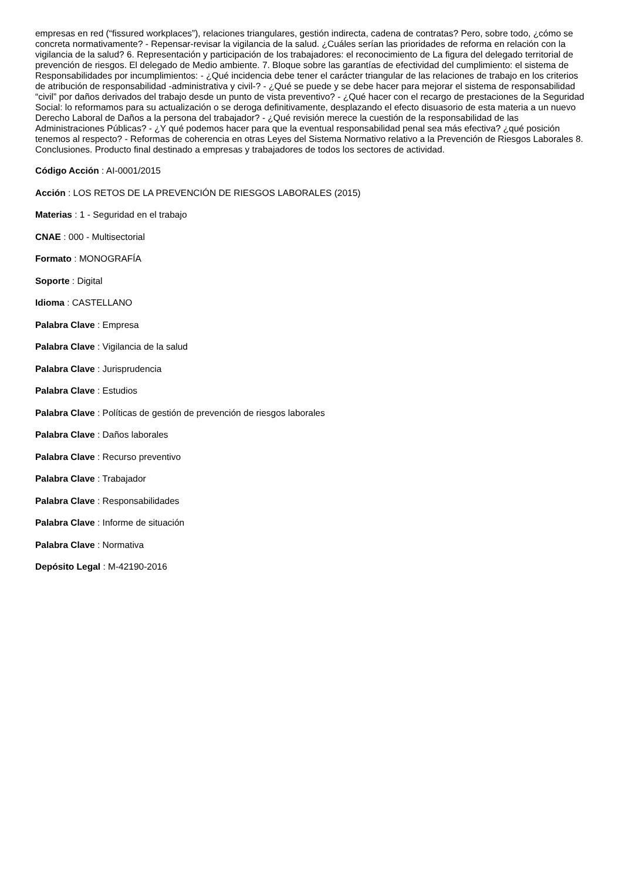empresas en red (“fissured workplaces”), relaciones triangulares, gestión indirecta, cadena de contratas? Pero, sobre todo, ¿cómo se concreta normativamente? - Repensar-revisar la vigilancia de la salud. ¿Cuáles serían las prioridades de reforma en relación con la vigilancia de la salud? 6. Representación y participación de los trabajadores: el reconocimiento de La figura del delegado territorial de prevención de riesgos. El delegado de Medio ambiente. 7. Bloque sobre las garantías de efectividad del cumplimiento: el sistema de Responsabilidades por incumplimientos: - ¿Qué incidencia debe tener el carácter triangular de las relaciones de trabajo en los criterios de atribución de responsabilidad -administrativa y civil-? - ¿Qué se puede y se debe hacer para mejorar el sistema de responsabilidad “civil” por daños derivados del trabajo desde un punto de vista preventivo? - ¿Qué hacer con el recargo de prestaciones de la Seguridad Social: lo reformamos para su actualización o se deroga definitivamente, desplazando el efecto disuasorio de esta materia a un nuevo Derecho Laboral de Daños a la persona del trabajador? - ¿Qué revisión merece la cuestión de la responsabilidad de las Administraciones Públicas? - ¿Y qué podemos hacer para que la eventual responsabilidad penal sea más efectiva? ¿qué posición tenemos al respecto? - Reformas de coherencia en otras Leyes del Sistema Normativo relativo a la Prevención de Riesgos Laborales 8. Conclusiones. Producto final destinado a empresas y trabajadores de todos los sectores de actividad.
Código Acción : AI-0001/2015
Acción : LOS RETOS DE LA PREVENCIÓN DE RIESGOS LABORALES (2015)
Materias : 1 - Seguridad en el trabajo
CNAE : 000 - Multisectorial
Formato : MONOGRAFÍA
Soporte : Digital
Idioma : CASTELLANO
Palabra Clave : Empresa
Palabra Clave : Vigilancia de la salud
Palabra Clave : Jurisprudencia
Palabra Clave : Estudios
Palabra Clave : Políticas de gestión de prevención de riesgos laborales
Palabra Clave : Daños laborales
Palabra Clave : Recurso preventivo
Palabra Clave : Trabajador
Palabra Clave : Responsabilidades
Palabra Clave : Informe de situación
Palabra Clave : Normativa
Depósito Legal : M-42190-2016